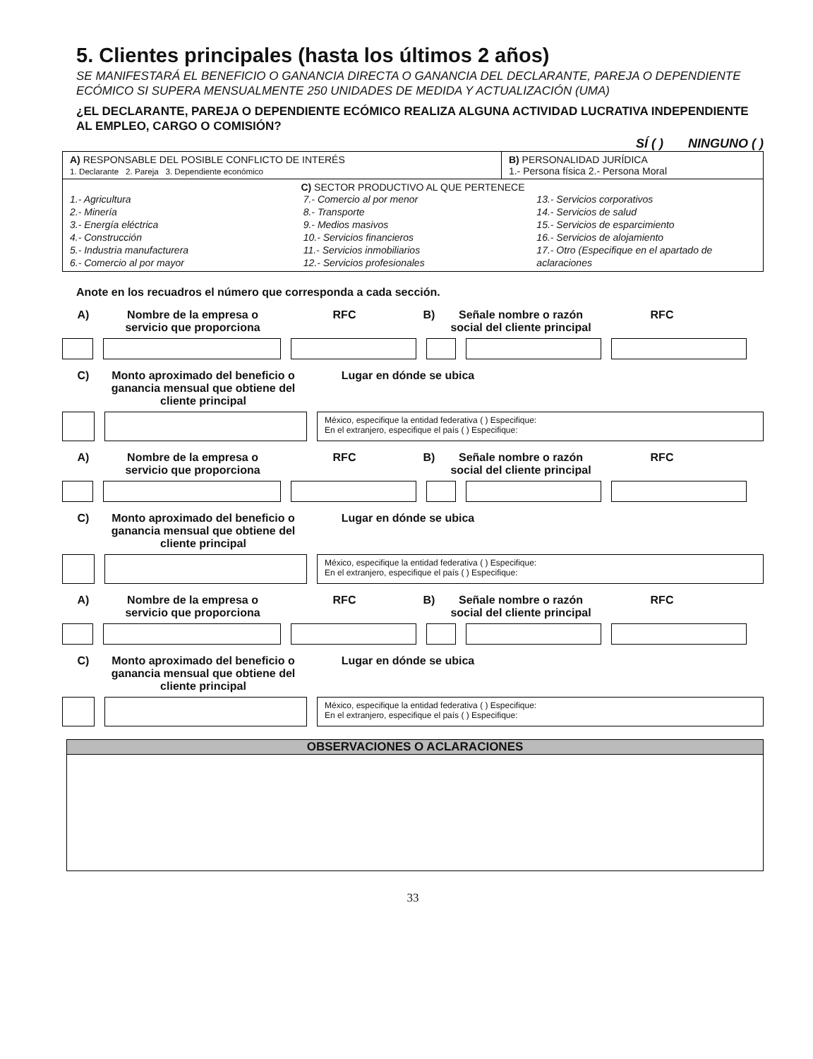5. Clientes principales (hasta los últimos 2 años)
SE MANIFESTARÁ EL BENEFICIO O GANANCIA DIRECTA O GANANCIA DEL DECLARANTE, PAREJA O DEPENDIENTE ECÓMICO SI SUPERA MENSUALMENTE 250 UNIDADES DE MEDIDA Y ACTUALIZACIÓN (UMA)
¿EL DECLARANTE, PAREJA O DEPENDIENTE ECÓMICO REALIZA ALGUNA ACTIVIDAD LUCRATIVA INDEPENDIENTE AL EMPLEO, CARGO O COMISIÓN?
SÍ ( ) NINGUNO ( )
| A) RESPONSABLE DEL POSIBLE CONFLICTO DE INTERÉS 1. Declarante 2. Pareja 3. Dependiente económico | B) PERSONALIDAD JURÍDICA 1.- Persona física 2.- Persona Moral |
| C) SECTOR PRODUCTIVO AL QUE PERTENECE 1.- Agricultura 2.- Minería 3.- Energía eléctrica 4.- Construcción 5.- Industria manufacturera 6.- Comercio al por mayor 7.- Comercio al por menor 8.- Transporte 9.- Medios masivos 10.- Servicios financieros 11.- Servicios inmobiliarios 12.- Servicios profesionales 13.- Servicios corporativos 14.- Servicios de salud 15.- Servicios de esparcimiento 16.- Servicios de alojamiento 17.- Otro (Especifique en el apartado de aclaraciones | |
Anote en los recuadros el número que corresponda a cada sección.
A) Nombre de la empresa o servicio que proporciona RFC B) Señale nombre o razón social del cliente principal RFC
C) Monto aproximado del beneficio o ganancia mensual que obtiene del cliente principal Lugar en dónde se ubica
México, especifique la entidad federativa ( ) Especifique:
En el extranjero, especifique el país ( ) Especifique:
A) Nombre de la empresa o servicio que proporciona RFC B) Señale nombre o razón social del cliente principal RFC
C) Monto aproximado del beneficio o ganancia mensual que obtiene del cliente principal Lugar en dónde se ubica
México, especifique la entidad federativa ( ) Especifique:
En el extranjero, especifique el país ( ) Especifique:
A) Nombre de la empresa o servicio que proporciona RFC B) Señale nombre o razón social del cliente principal RFC
C) Monto aproximado del beneficio o ganancia mensual que obtiene del cliente principal Lugar en dónde se ubica
México, especifique la entidad federativa ( ) Especifique:
En el extranjero, especifique el país ( ) Especifique:
OBSERVACIONES O ACLARACIONES
33